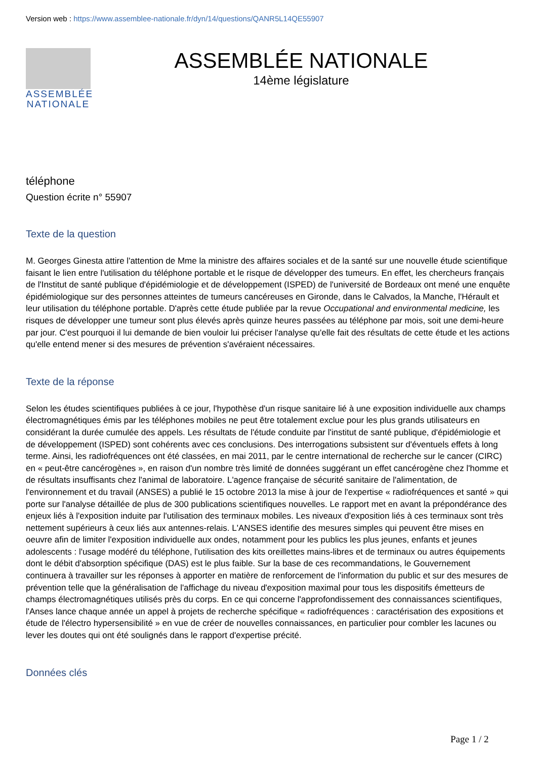Version web : https://www.assemblee-nationale.fr/dyn/14/questions/QANR5L14QE55907
ASSEMBLÉE NATIONALE
ASSEMBLÉE NATIONALE
14ème législature
téléphone
Question écrite n° 55907
Texte de la question
M. Georges Ginesta attire l'attention de Mme la ministre des affaires sociales et de la santé sur une nouvelle étude scientifique faisant le lien entre l'utilisation du téléphone portable et le risque de développer des tumeurs. En effet, les chercheurs français de l'Institut de santé publique d'épidémiologie et de développement (ISPED) de l'université de Bordeaux ont mené une enquête épidémiologique sur des personnes atteintes de tumeurs cancéreuses en Gironde, dans le Calvados, la Manche, l'Hérault et leur utilisation du téléphone portable. D'après cette étude publiée par la revue Occupational and environmental medicine, les risques de développer une tumeur sont plus élevés après quinze heures passées au téléphone par mois, soit une demi-heure par jour. C'est pourquoi il lui demande de bien vouloir lui préciser l'analyse qu'elle fait des résultats de cette étude et les actions qu'elle entend mener si des mesures de prévention s'avéraient nécessaires.
Texte de la réponse
Selon les études scientifiques publiées à ce jour, l'hypothèse d'un risque sanitaire lié à une exposition individuelle aux champs électromagnétiques émis par les téléphones mobiles ne peut être totalement exclue pour les plus grands utilisateurs en considérant la durée cumulée des appels. Les résultats de l'étude conduite par l'institut de santé publique, d'épidémiologie et de développement (ISPED) sont cohérents avec ces conclusions. Des interrogations subsistent sur d'éventuels effets à long terme. Ainsi, les radiofréquences ont été classées, en mai 2011, par le centre international de recherche sur le cancer (CIRC) en « peut-être cancérogènes », en raison d'un nombre très limité de données suggérant un effet cancérogène chez l'homme et de résultats insuffisants chez l'animal de laboratoire. L'agence française de sécurité sanitaire de l'alimentation, de l'environnement et du travail (ANSES) a publié le 15 octobre 2013 la mise à jour de l'expertise « radiofréquences et santé » qui porte sur l'analyse détaillée de plus de 300 publications scientifiques nouvelles. Le rapport met en avant la prépondérance des enjeux liés à l'exposition induite par l'utilisation des terminaux mobiles. Les niveaux d'exposition liés à ces terminaux sont très nettement supérieurs à ceux liés aux antennes-relais. L'ANSES identifie des mesures simples qui peuvent être mises en oeuvre afin de limiter l'exposition individuelle aux ondes, notamment pour les publics les plus jeunes, enfants et jeunes adolescents : l'usage modéré du téléphone, l'utilisation des kits oreillettes mains-libres et de terminaux ou autres équipements dont le débit d'absorption spécifique (DAS) est le plus faible. Sur la base de ces recommandations, le Gouvernement continuera à travailler sur les réponses à apporter en matière de renforcement de l'information du public et sur des mesures de prévention telle que la généralisation de l'affichage du niveau d'exposition maximal pour tous les dispositifs émetteurs de champs électromagnétiques utilisés près du corps. En ce qui concerne l'approfondissement des connaissances scientifiques, l'Anses lance chaque année un appel à projets de recherche spécifique « radiofréquences : caractérisation des expositions et étude de l'électro hypersensibilité » en vue de créer de nouvelles connaissances, en particulier pour combler les lacunes ou lever les doutes qui ont été soulignés dans le rapport d'expertise précité.
Données clés
Page 1 / 2